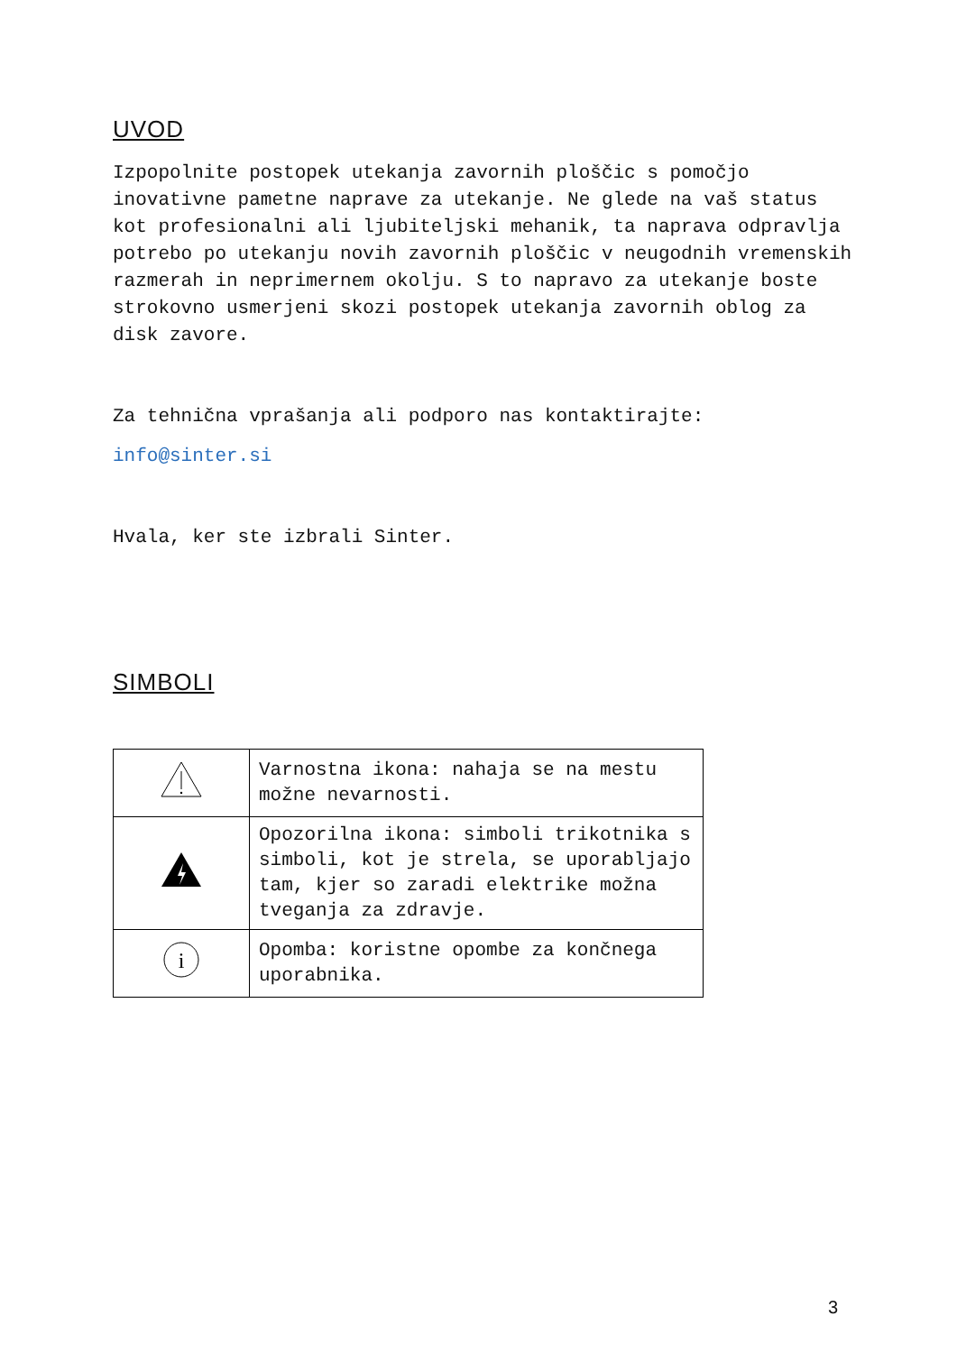UVOD
Izpopolnite postopek utekanja zavornih ploščic s pomočjo inovativne pametne naprave za utekanje. Ne glede na vaš status kot profesionalni ali ljubiteljski mehanik, ta naprava odpravlja potrebo po utekanju novih zavornih ploščic v neugodnih vremenskih razmerah in neprimernem okolju. S to napravo za utekanje boste strokovno usmerjeni skozi postopek utekanja zavornih oblog za disk zavore.
Za tehnična vprašanja ali podporo nas kontaktirajte:
info@sinter.si
Hvala, ker ste izbrali Sinter.
SIMBOLI
| | Varnostna ikona: nahaja se na mestu možne nevarnosti. |
| | Opozorilna ikona: simboli trikotnika s simboli, kot je strela, se uporabljajo tam, kjer so zaradi elektrike možna tveganja za zdravje. |
| i | Opomba: koristne opombe za končnega uporabnika. |
3